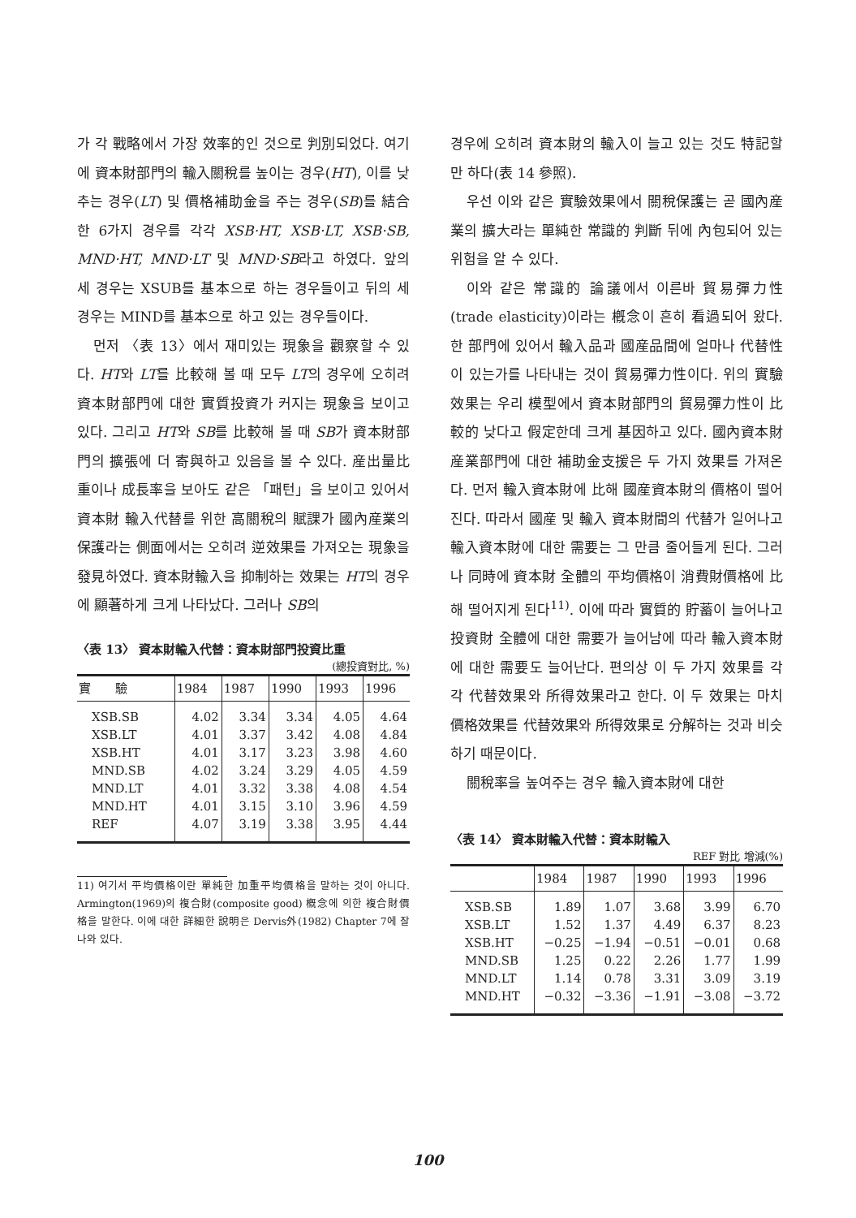가 각 戰略에서 가장 效率的인 것으로 判別되었다. 여기에 資本財部門의 輸入關稅를 높이는 경우(HT), 이를 낮추는 경우(LT) 및 價格補助金을 주는 경우(SB)를 結合한 6가지 경우를 각각 XSB·HT, XSB·LT, XSB·SB, MND·HT, MND·LT 및 MND·SB라고 하였다. 앞의 세 경우는 XSUB를 基本으로 하는 경우들이고 뒤의 세 경우는 MIND를 基本으로 하고 있는 경우들이다.
먼저 〈表 13〉에서 재미있는 現象을 觀察할 수 있다. HT와 LT를 比較해 볼 때 모두 LT의 경우에 오히려 資本財部門에 대한 實質投資가 커지는 現象을 보이고 있다. 그리고 HT와 SB를 比較해 볼 때 SB가 資本財部門의 擴張에 더 寄與하고 있음을 볼 수 있다. 産出量比重이나 成長率을 보아도 같은 「패턴」을 보이고 있어서 資本財 輸入代替를 위한 高關稅의 賦課가 國內産業의 保護라는 側面에서는 오히려 逆效果를 가져오는 現象을 發見하였다. 資本財輸入을 抑制하는 效果는 HT의 경우에 顯著하게 크게 나타났다. 그러나 SB의
〈表 13〉 資本財輸入代替：資本財部門投資比重
(總投資對比, %)
| 實 驗 | 1984 | 1987 | 1990 | 1993 | 1996 |
| --- | --- | --- | --- | --- | --- |
| XSB.SB | 4.02 | 3.34 | 3.34 | 4.05 | 4.64 |
| XSB.LT | 4.01 | 3.37 | 3.42 | 4.08 | 4.84 |
| XSB.HT | 4.01 | 3.17 | 3.23 | 3.98 | 4.60 |
| MND.SB | 4.02 | 3.24 | 3.29 | 4.05 | 4.59 |
| MND.LT | 4.01 | 3.32 | 3.38 | 4.08 | 4.54 |
| MND.HT | 4.01 | 3.15 | 3.10 | 3.96 | 4.59 |
| REF | 4.07 | 3.19 | 3.38 | 3.95 | 4.44 |
11) 여기서 平均價格이란 單純한 加重平均價格을 말하는 것이 아니다. Armington(1969)의 複合財(composite good) 槪念에 의한 複合財價格을 말한다. 이에 대한 詳細한 說明은 Dervis外(1982) Chapter 7에 잘 나와 있다.
경우에 오히려 資本財의 輸入이 늘고 있는 것도 特記할 만 하다(表 14 參照).
우선 이와 같은 實驗效果에서 關稅保護는 곧 國內産業의 擴大라는 單純한 常識的 判斷 뒤에 內包되어 있는 위험을 알 수 있다.
이와 같은 常識的 論議에서 이른바 貿易彈力性(trade elasticity)이라는 槪念이 흔히 看過되어 왔다. 한 部門에 있어서 輸入品과 國産品間에 얼마나 代替性이 있는가를 나타내는 것이 貿易彈力性이다. 위의 實驗效果는 우리 模型에서 資本財部門의 貿易彈力性이 比較的 낮다고 假定한데 크게 基因하고 있다. 國內資本財産業部門에 대한 補助金支援은 두 가지 效果를 가져온다. 먼저 輸入資本財에 比해 國産資本財의 價格이 떨어진다. 따라서 國産 및 輸入 資本財間의 代替가 일어나고 輸入資本財에 대한 需要는 그 만큼 줄어들게 된다. 그러나 同時에 資本財 全體의 平均價格이 消費財價格에 比해 떨어지게 된다<sup>11)</sup>. 이에 따라 實質的 貯蓄이 늘어나고 投資財 全體에 대한 需要가 늘어남에 따라 輸入資本財에 대한 需要도 늘어난다. 편의상 이 두 가지 效果를 각각 代替效果와 所得效果라고 한다. 이 두 效果는 마치 價格效果를 代替效果와 所得效果로 分解하는 것과 비슷하기 때문이다.
關稅率을 높여주는 경우 輸入資本財에 대한
〈表 14〉 資本財輸入代替：資本財輸入
REF 對比 增減(%)
| | 1984 | 1987 | 1990 | 1993 | 1996 |
| --- | --- | --- | --- | --- | --- |
| XSB.SB | 1.89 | 1.07 | 3.68 | 3.99 | 6.70 |
| XSB.LT | 1.52 | 1.37 | 4.49 | 6.37 | 8.23 |
| XSB.HT | −0.25 | −1.94 | −0.51 | −0.01 | 0.68 |
| MND.SB | 1.25 | 0.22 | 2.26 | 1.77 | 1.99 |
| MND.LT | 1.14 | 0.78 | 3.31 | 3.09 | 3.19 |
| MND.HT | −0.32 | −3.36 | −1.91 | −3.08 | −3.72 |
100